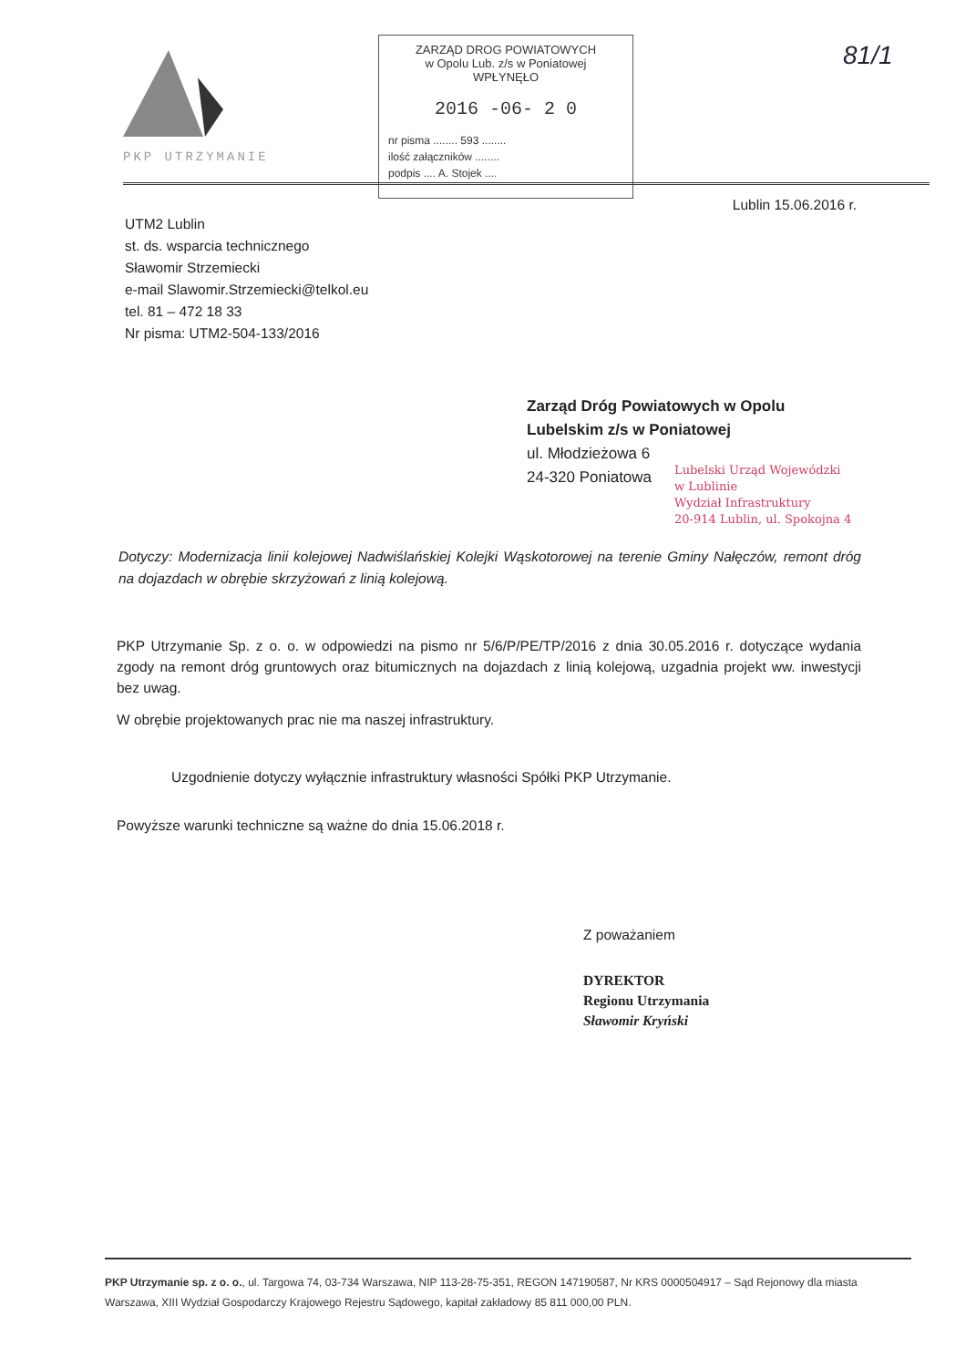PKP UTRZYMANIE
ZARZĄD DROG POWIATOWYCH
w Opolu Lub. z/s w Poniatowej
WPŁYNĘŁO
2016 -06- 2 0
nr pisma ........ 593 ........
ilość załączników ........
podpis .... A. Stojek ....
81/1
Lublin 15.06.2016 r.
UTM2 Lublin
st. ds. wsparcia technicznego
Sławomir Strzemiecki
e-mail Slawomir.Strzemiecki@telkol.eu
tel. 81 – 472 18 33
Nr pisma: UTM2-504-133/2016
Zarząd Dróg Powiatowych w Opolu
Lubelskim z/s w Poniatowej
ul. Młodzieżowa 6
24-320 Poniatowa
Lubelski Urząd Wojewódzki
w Lublinie
Wydział Infrastruktury
20-914 Lublin, ul. Spokojna 4
Dotyczy: Modernizacja linii kolejowej Nadwiślańskiej Kolejki Wąskotorowej na terenie Gminy Nałęczów, remont dróg na dojazdach w obrębie skrzyżowań z linią kolejową.
PKP Utrzymanie Sp. z o. o. w odpowiedzi na pismo nr 5/6/P/PE/TP/2016 z dnia 30.05.2016 r. dotyczące wydania zgody na remont dróg gruntowych oraz bitumicznych na dojazdach z linią kolejową, uzgadnia projekt ww. inwestycji bez uwag.
W obrębie projektowanych prac nie ma naszej infrastruktury.
Uzgodnienie dotyczy wyłącznie infrastruktury własności Spółki PKP Utrzymanie.
Powyższe warunki techniczne są ważne do dnia 15.06.2018 r.
Z poważaniem
DYREKTOR
Regionu Utrzymania
Sławomir Kryński
PKP Utrzymanie sp. z o. o., ul. Targowa 74, 03-734 Warszawa, NIP 113-28-75-351, REGON 147190587, Nr KRS 0000504917 – Sąd Rejonowy dla miasta Warszawa, XIII Wydział Gospodarczy Krajowego Rejestru Sądowego, kapitał zakładowy 85 811 000,00 PLN.